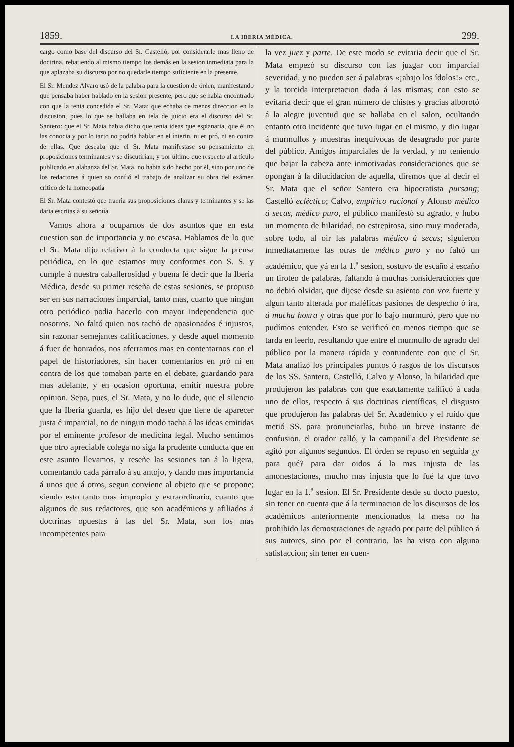1859. LA IBERIA MÉDICA. 299.
cargo como base del discurso del Sr. Castelló, por considerarle mas lleno de doctrina, rebatiendo al mismo tiempo los demás en la sesion inmediata para la que aplazaba su discurso por no quedarle tiempo suficiente en la presente.
El Sr. Mendez Alvaro usó de la palabra para la cuestion de órden, manifestando que pensaba haber hablado en la sesion presente, pero que se habia encontrado con que la tenia concedida el Sr. Mata: que echaba de menos direccion en la discusion, pues lo que se hallaba en tela de juicio era el discurso del Sr. Santero: que el Sr. Mata habia dicho que tenia ideas que esplanaria, que él no las conocia y por lo tanto no podria hablar en el ínterin, ni en pró, ni en contra de ellas. Que deseaba que el Sr. Mata manifestase su pensamiento en proposiciones terminantes y se discutirian; y por último que respecto al artículo publicado en alabanza del Sr. Mata, no habia sido hecho por él, sino por uno de los redactores á quien so confió el trabajo de analizar su obra del exámen critico de la homeopatia
El Sr. Mata contestó que traeria sus proposiciones claras y terminantes y se las daria escritas á su señoría.
Vamos ahora á ocuparnos de dos asuntos que en esta cuestion son de importancia y no escasa. Hablamos de lo que el Sr. Mata dijo relativo á la conducta que sigue la prensa periódica, en lo que estamos muy conformes con S. S. y cumple á nuestra caballerosidad y buena fé decir que la Iberia Médica, desde su primer reseña de estas sesiones, se propuso ser en sus narraciones imparcial, tanto mas, cuanto que ningun otro periódico podia hacerlo con mayor independencia que nosotros. No faltó quien nos tachó de apasionados é injustos, sin razonar semejantes calificaciones, y desde aquel momento á fuer de honrados, nos aferramos mas en contentarnos con el papel de historiadores, sin hacer comentarios en pró ni en contra de los que tomaban parte en el debate, guardando para mas adelante, y en ocasion oportuna, emitir nuestra pobre opinion. Sepa, pues, el Sr. Mata, y no lo dude, que el silencio que la Iberia guarda, es hijo del deseo que tiene de aparecer justa é imparcial, no de ningun modo tacha á las ideas emitidas por el eminente profesor de medicina legal. Mucho sentimos que otro apreciable colega no siga la prudente conducta que en este asunto llevamos, y reseñe las sesiones tan á la ligera, comentando cada párrafo á su antojo, y dando mas importancia á unos que á otros, segun conviene al objeto que se propone; siendo esto tanto mas impropio y estraordinario, cuanto que algunos de sus redactores, que son académicos y afiliados á doctrinas opuestas á las del Sr. Mata, son los mas incompetentes para
la vez juez y parte. De este modo se evitaria decir que el Sr. Mata empezó su discurso con las juzgar con imparcial severidad, y no pueden ser á palabras «¡abajo los ídolos!» etc., y la torcida interpretacion dada á las mismas; con esto se evitaría decir que el gran número de chistes y gracias alborotó á la alegre juventud que se hallaba en el salon, ocultando entanto otro incidente que tuvo lugar en el mismo, y dió lugar á murmullos y muestras inequívocas de desagrado por parte del público. Amigos imparciales de la verdad, y no teniendo que bajar la cabeza ante inmotivadas consideraciones que se opongan á la dilucidacion de aquella, diremos que al decir el Sr. Mata que el señor Santero era hipocratista pursang; Castelló ecléctico; Calvo, empírico racional y Alonso médico á secas, médico puro, el público manifestó su agrado, y hubo un momento de hilaridad, no estrepitosa, sino muy moderada, sobre todo, al oir las palabras médico á secas; siguieron inmediatamente las otras de médico puro y no faltó un académico, que yá en la 1.<sup>a</sup> sesion, sostuvo de escaño á escaño un tiroteo de palabras, faltando á muchas consideraciones que no debió olvidar, que dijese desde su asiento con voz fuerte y algun tanto alterada por maléficas pasiones de despecho ó ira, á mucha honra y otras que por lo bajo murmuró, pero que no pudímos entender. Esto se verificó en menos tiempo que se tarda en leerlo, resultando que entre el murmullo de agrado del público por la manera rápida y contundente con que el Sr. Mata analizó los principales puntos ó rasgos de los discursos de los SS. Santero, Castelló, Calvo y Alonso, la hilaridad que produjeron las palabras con que exactamente calificó á cada uno de ellos, respecto á sus doctrinas científicas, el disgusto que produjeron las palabras del Sr. Académico y el ruido que metió SS. para pronunciarlas, hubo un breve instante de confusion, el orador calló, y la campanilla del Presidente se agitó por algunos segundos. El órden se repuso en seguida ¿y para qué? para dar oidos á la mas injusta de las amonestaciones, mucho mas injusta que lo fué la que tuvo lugar en la 1.<sup>a</sup> sesion. El Sr. Presidente desde su docto puesto, sin tener en cuenta que á la terminacion de los discursos de los académicos anteriormente mencionados, la mesa no ha prohibido las demostraciones de agrado por parte del público á sus autores, sino por el contrario, las ha visto con alguna satisfaccion; sin tener en cuen-